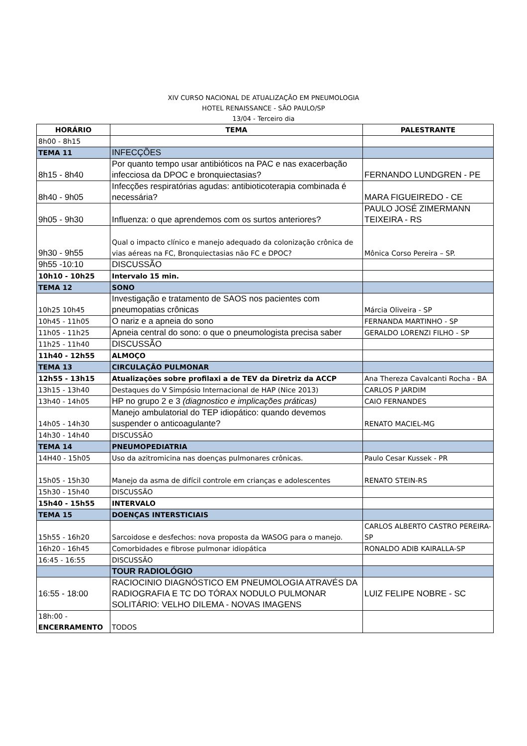XIV CURSO NACIONAL DE ATUALIZAÇÃO EM PNEUMOLOGIA
HOTEL RENAISSANCE - SÃO PAULO/SP
13/04 - Terceiro dia
| HORÁRIO | TEMA | PALESTRANTE |
| --- | --- | --- |
| 8h00 - 8h15 | | |
| TEMA 11 | INFECÇÕES | |
| 8h15 - 8h40 | Por quanto tempo usar antibióticos na PAC e nas exacerbação infecciosa da DPOC e bronquiectasias? | FERNANDO LUNDGREN - PE |
| 8h40 - 9h05 | Infecções respiratórias agudas: antibioticoterapia combinada é necessária? | MARA FIGUEIREDO - CE |
| 9h05 - 9h30 | Influenza: o que aprendemos com os surtos anteriores? | PAULO JOSÉ ZIMERMANN TEIXEIRA - RS |
| 9h30 - 9h55 | Qual o impacto clínico e manejo adequado da colonização crônica de vias aéreas na FC, Bronquiectasias não FC e DPOC? | Mônica Corso Pereira – SP. |
| 9h55 -10:10 | DISCUSSÃO | |
| 10h10 - 10h25 | Intervalo 15 min. | |
| TEMA 12 | SONO | |
| 10h25 10h45 | Investigação e tratamento de SAOS nos pacientes com pneumopatias crônicas | Márcia Oliveira - SP |
| 10h45 - 11h05 | O nariz e a apneia do sono | FERNANDA MARTINHO - SP |
| 11h05 - 11h25 | Apneia central do sono: o que o pneumologista precisa saber | GERALDO LORENZI FILHO - SP |
| 11h25 - 11h40 | DISCUSSÃO | |
| 11h40 - 12h55 | ALMOÇO | |
| TEMA 13 | CIRCULAÇÃO PULMONAR | |
| 12h55 - 13h15 | Atualizações sobre profilaxi a de TEV da Diretriz da ACCP | Ana Thereza Cavalcanti Rocha - BA |
| 13h15 - 13h40 | Destaques do V Simpósio Internacional de HAP (Nice 2013) | CARLOS P JARDIM |
| 13h40 - 14h05 | HP no grupo 2 e 3 (diagnostico e implicações práticas) | CAIO FERNANDES |
| 14h05 - 14h30 | Manejo ambulatorial do TEP idiopático: quando devemos suspender o anticoagulante? | RENATO MACIEL-MG |
| 14h30 - 14h40 | DISCUSSÃO | |
| TEMA 14 | PNEUMOPEDIATRIA | |
| 14H40 - 15h05 | Uso da azitromicina nas doenças pulmonares crônicas. | Paulo Cesar Kussek - PR |
| 15h05 - 15h30 | Manejo da asma de difícil controle em crianças e adolescentes | RENATO STEIN-RS |
| 15h30 - 15h40 | DISCUSSÃO | |
| 15h40 - 15h55 | INTERVALO | |
| TEMA 15 | DOENÇAS INTERSTICIAIS | |
| 15h55 - 16h20 | Sarcoidose e desfechos: nova proposta da WASOG para o manejo. | CARLOS ALBERTO CASTRO PEREIRA- SP |
| 16h20 - 16h45 | Comorbidades e fibrose pulmonar idiopática | RONALDO ADIB KAIRALLA-SP |
| 16:45 - 16:55 | DISCUSSÃO | |
| | TOUR RADIOLÓGIO | |
| 16:55 - 18:00 | RACIOCINIO DIAGNÓSTICO EM PNEUMOLOGIA ATRAVÉS DA RADIOGRAFIA E TC DO TÓRAX NODULO PULMONAR SOLITÁRIO: VELHO DILEMA - NOVAS IMAGENS | LUIZ FELIPE NOBRE - SC |
| 18h:00 - ENCERRAMENTO | TODOS | |